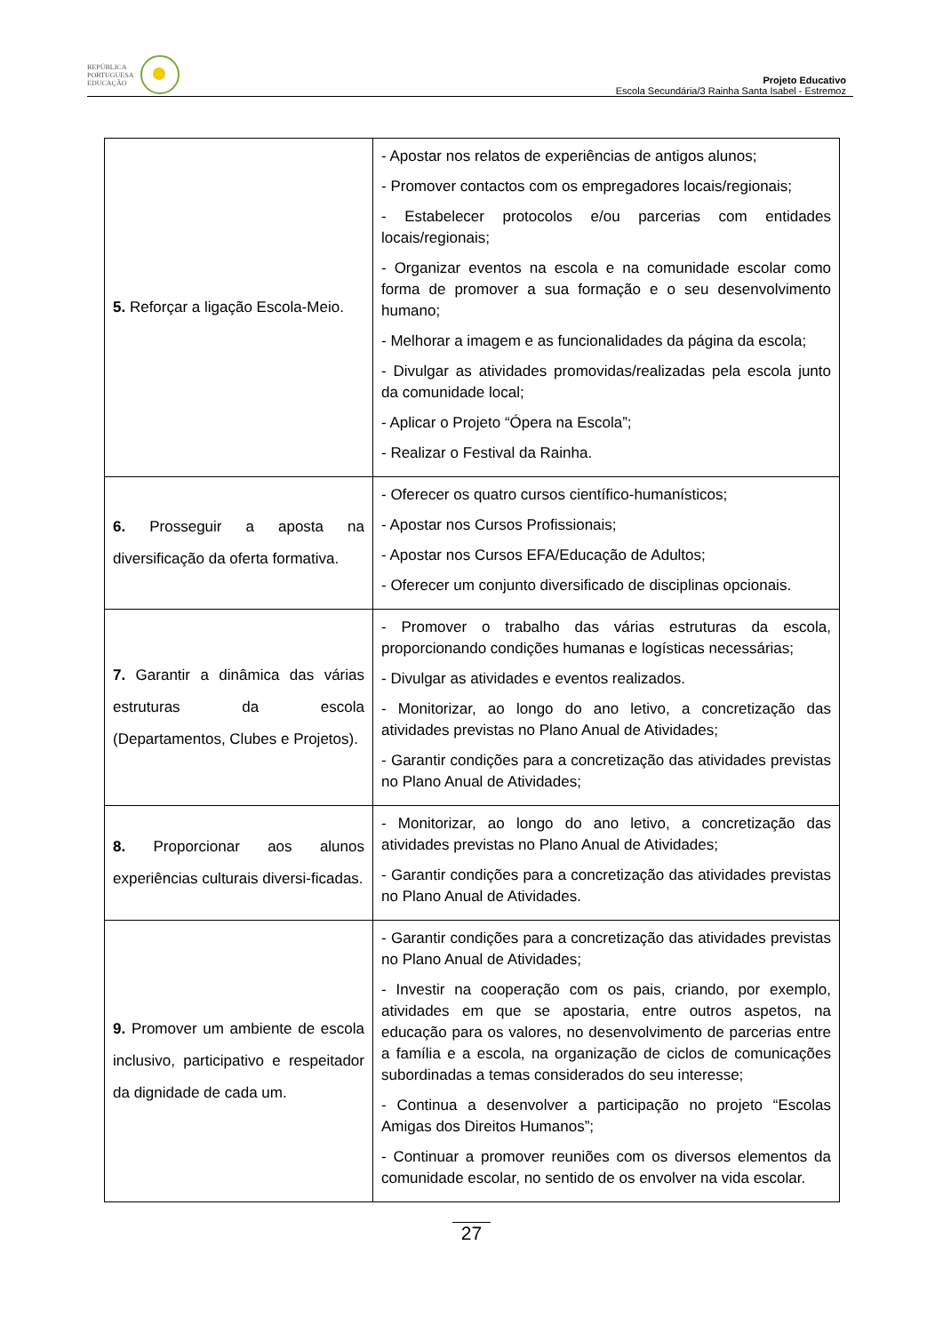REPÚBLICA
PORTUGUESA
EDUCAÇÃO
Projeto Educativo
Escola Secundária/3 Rainha Santa Isabel - Estremoz
| 5. Reforçar a ligação Escola-Meio. | - Apostar nos relatos de experiências de antigos alunos; - Promover contactos com os empregadores locais/regionais; - Estabelecer protocolos e/ou parcerias com entidades locais/regionais; - Organizar eventos na escola e na comunidade escolar como forma de promover a sua formação e o seu desenvolvimento humano; - Melhorar a imagem e as funcionalidades da página da escola; - Divulgar as atividades promovidas/realizadas pela escola junto da comunidade local; - Aplicar o Projeto “Ópera na Escola”; - Realizar o Festival da Rainha. |
| 6. Prosseguir a aposta na diversificação da oferta formativa. | - Oferecer os quatro cursos científico-humanísticos; - Apostar nos Cursos Profissionais; - Apostar nos Cursos EFA/Educação de Adultos; - Oferecer um conjunto diversificado de disciplinas opcionais. |
| 7. Garantir a dinâmica das várias estruturas da escola (Departamentos, Clubes e Projetos). | - Promover o trabalho das várias estruturas da escola, proporcionando condições humanas e logísticas necessárias; - Divulgar as atividades e eventos realizados. - Monitorizar, ao longo do ano letivo, a concretização das atividades previstas no Plano Anual de Atividades; - Garantir condições para a concretização das atividades previstas no Plano Anual de Atividades; |
| 8. Proporcionar aos alunos experiências culturais diversi-ficadas. | - Monitorizar, ao longo do ano letivo, a concretização das atividades previstas no Plano Anual de Atividades; - Garantir condições para a concretização das atividades previstas no Plano Anual de Atividades. |
| 9. Promover um ambiente de escola inclusivo, participativo e respeitador da dignidade de cada um. | - Garantir condições para a concretização das atividades previstas no Plano Anual de Atividades; - Investir na cooperação com os pais, criando, por exemplo, atividades em que se apostaria, entre outros aspetos, na educação para os valores, no desenvolvimento de parcerias entre a família e a escola, na organização de ciclos de comunicações subordinadas a temas considerados do seu interesse; - Continua a desenvolver a participação no projeto “Escolas Amigas dos Direitos Humanos”; - Continuar a promover reuniões com os diversos elementos da comunidade escolar, no sentido de os envolver na vida escolar. |
27